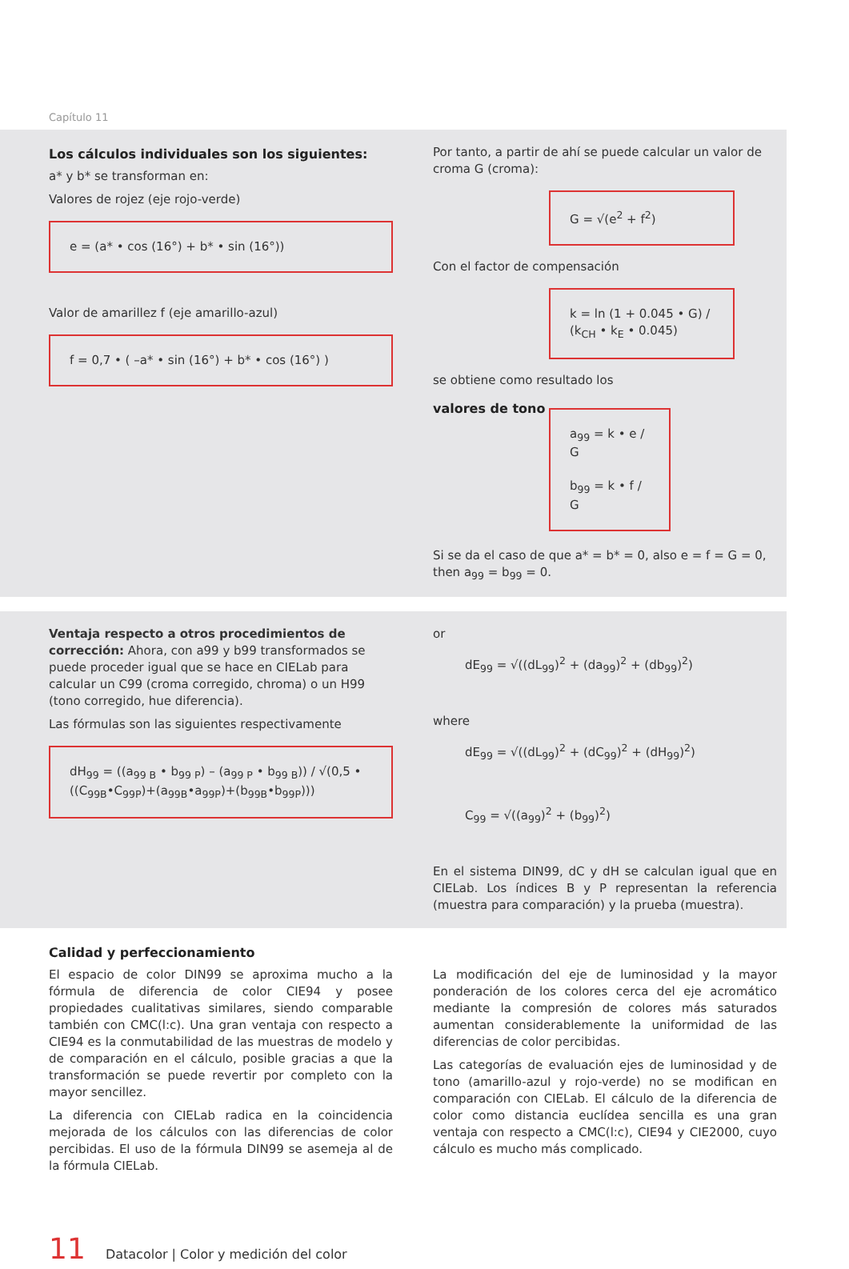Capítulo 11
Los cálculos individuales son los siguientes:
a* y b* se transforman en:
Valores de rojez (eje rojo-verde)
e = (a* • cos (16°) + b* • sin (16°))
Valor de amarillez f (eje amarillo-azul)
f = 0,7 • ( –a* • sin (16°) + b* • cos (16°) )
Por tanto, a partir de ahí se puede calcular un valor de croma G (croma):
G = √(e<sup>2</sup> + f<sup>2</sup>)
Con el factor de compensación
k = ln (1 + 0.045 • G) / (k<sub>CH</sub> • k<sub>E</sub> • 0.045)
se obtiene como resultado los
valores de tono
a<sub>99</sub> = k • e / G
b<sub>99</sub> = k • f / G
Si se da el caso de que a* = b* = 0, also e = f = G = 0, then a<sub>99</sub> = b<sub>99</sub> = 0.
Ventaja respecto a otros procedimientos de corrección: Ahora, con a99 y b99 transformados se puede proceder igual que se hace en CIELab para calcular un C99 (croma corregido, chroma) o un H99 (tono corregido, hue diferencia).
Las fórmulas son las siguientes respectivamente
dH<sub>99</sub> = ((a<sub>99 B</sub> • b<sub>99 P</sub>) – (a<sub>99 P</sub> • b<sub>99 B</sub>)) / √(0,5 • ((C<sub>99B</sub>•C<sub>99P</sub>)+(a<sub>99B</sub>•a<sub>99P</sub>)+(b<sub>99B</sub>•b<sub>99P</sub>)))
or
dE<sub>99</sub> = √((dL<sub>99</sub>)<sup>2</sup> + (da<sub>99</sub>)<sup>2</sup> + (db<sub>99</sub>)<sup>2</sup>)
where
dE<sub>99</sub> = √((dL<sub>99</sub>)<sup>2</sup> + (dC<sub>99</sub>)<sup>2</sup> + (dH<sub>99</sub>)<sup>2</sup>)
C<sub>99</sub> = √((a<sub>99</sub>)<sup>2</sup> + (b<sub>99</sub>)<sup>2</sup>)
En el sistema DIN99, dC y dH se calculan igual que en CIELab. Los índices B y P representan la referencia (muestra para comparación) y la prueba (muestra).
Calidad y perfeccionamiento
El espacio de color DIN99 se aproxima mucho a la fórmula de diferencia de color CIE94 y posee propiedades cualitativas similares, siendo comparable también con CMC(l:c). Una gran ventaja con respecto a CIE94 es la conmutabilidad de las muestras de modelo y de comparación en el cálculo, posible gracias a que la transformación se puede revertir por completo con la mayor sencillez.
La diferencia con CIELab radica en la coincidencia mejorada de los cálculos con las diferencias de color percibidas. El uso de la fórmula DIN99 se asemeja al de la fórmula CIELab.
La modificación del eje de luminosidad y la mayor ponderación de los colores cerca del eje acromático mediante la compresión de colores más saturados aumentan considerablemente la uniformidad de las diferencias de color percibidas.
Las categorías de evaluación ejes de luminosidad y de tono (amarillo-azul y rojo-verde) no se modifican en comparación con CIELab. El cálculo de la diferencia de color como distancia euclídea sencilla es una gran ventaja con respecto a CMC(l:c), CIE94 y CIE2000, cuyo cálculo es mucho más complicado.
11 Datacolor | Color y medición del color